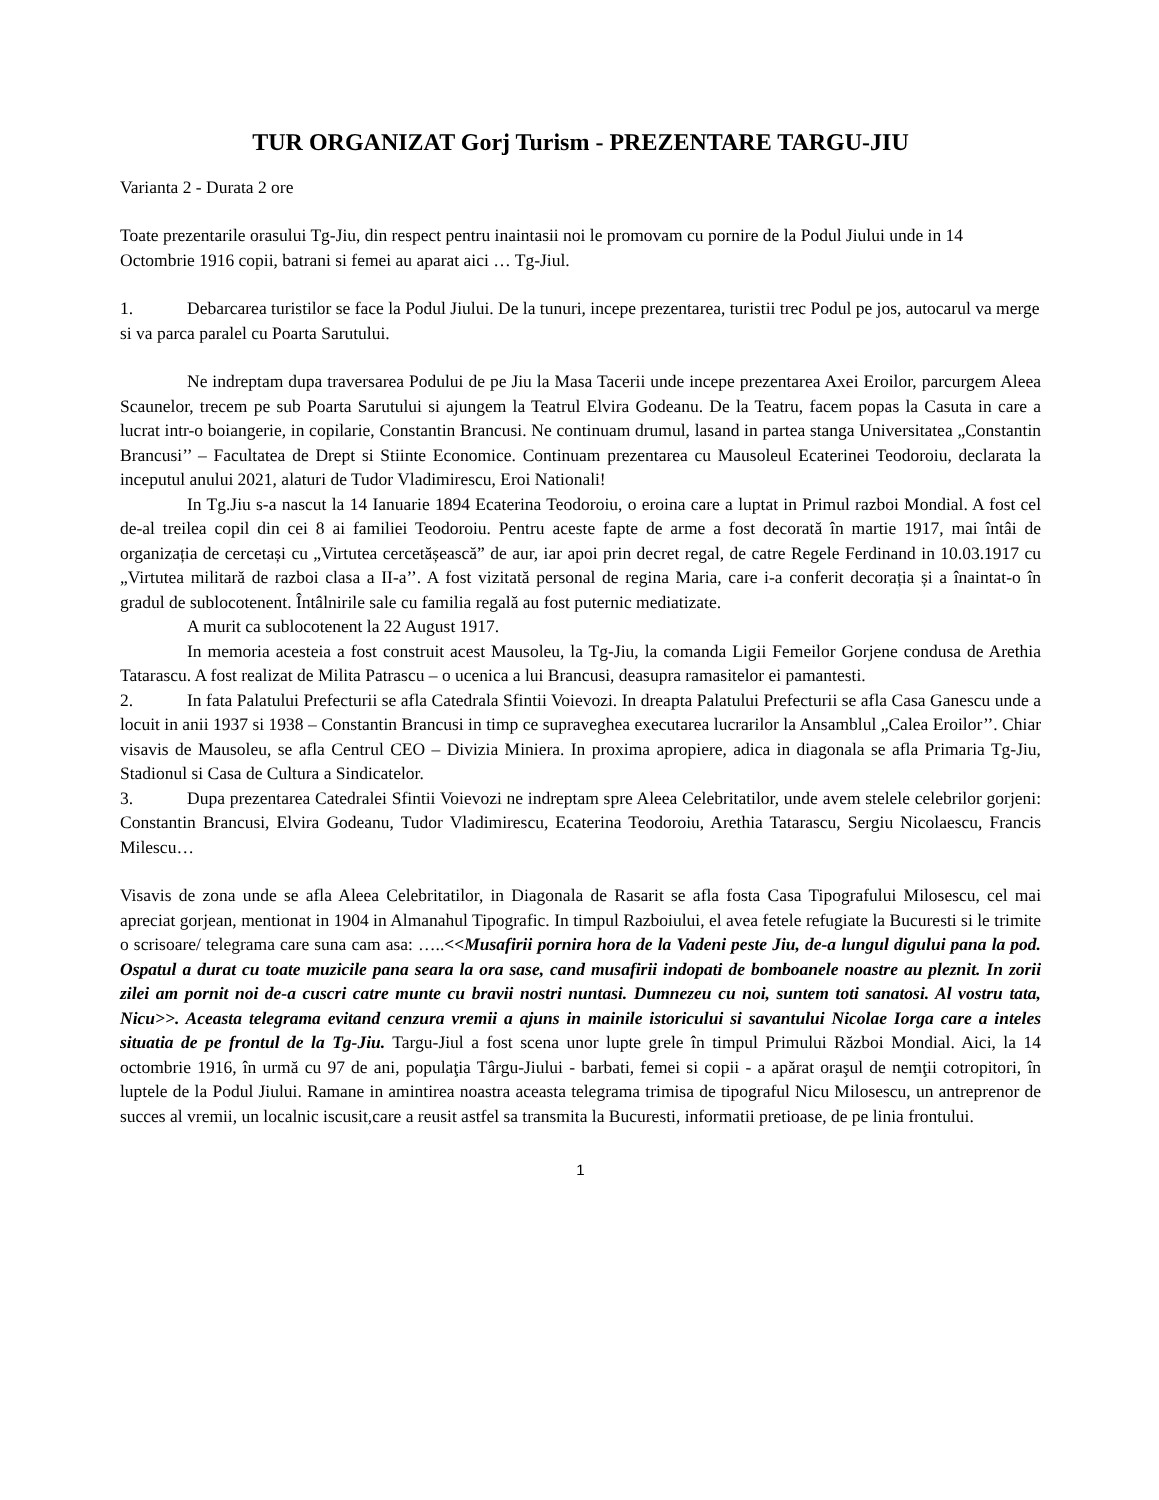TUR ORGANIZAT Gorj Turism - PREZENTARE TARGU-JIU
Varianta 2 - Durata 2 ore
Toate prezentarile orasului Tg-Jiu, din respect pentru inaintasii noi le promovam cu pornire de la Podul Jiului unde in 14 Octombrie 1916 copii, batrani si femei au aparat aici … Tg-Jiul.
1. Debarcarea turistilor se face la Podul Jiului. De la tunuri, incepe prezentarea, turistii trec Podul pe jos, autocarul va merge si va parca paralel cu Poarta Sarutului.
Ne indreptam dupa traversarea Podului de pe Jiu la Masa Tacerii unde incepe prezentarea Axei Eroilor, parcurgem Aleea Scaunelor, trecem pe sub Poarta Sarutului si ajungem la Teatrul Elvira Godeanu. De la Teatru, facem popas la Casuta in care a lucrat intr-o boiangerie, in copilarie, Constantin Brancusi. Ne continuam drumul, lasand in partea stanga Universitatea „Constantin Brancusi’’ – Facultatea de Drept si Stiinte Economice. Continuam prezentarea cu Mausoleul Ecaterinei Teodoroiu, declarata la inceputul anului 2021, alaturi de Tudor Vladimirescu, Eroi Nationali!
In Tg.Jiu s-a nascut la 14 Ianuarie 1894 Ecaterina Teodoroiu, o eroina care a luptat in Primul razboi Mondial. A fost cel de-al treilea copil din cei 8 ai familiei Teodoroiu. Pentru aceste fapte de arme a fost decorată în martie 1917, mai întâi de organizația de cercetași cu „Virtutea cercetășească” de aur, iar apoi prin decret regal, de catre Regele Ferdinand in 10.03.1917 cu „Virtutea militară de razboi clasa a II-a’’. A fost vizitată personal de regina Maria, care i-a conferit decorația și a înaintat-o în gradul de sublocotenent. Întâlnirile sale cu familia regală au fost puternic mediatizate.
A murit ca sublocotenent la 22 August 1917.
In memoria acesteia a fost construit acest Mausoleu, la Tg-Jiu, la comanda Ligii Femeilor Gorjene condusa de Arethia Tatarascu. A fost realizat de Milita Patrascu – o ucenica a lui Brancusi, deasupra ramasitelor ei pamantesti.
2. In fata Palatului Prefecturii se afla Catedrala Sfintii Voievozi. In dreapta Palatului Prefecturii se afla Casa Ganescu unde a locuit in anii 1937 si 1938 – Constantin Brancusi in timp ce supraveghea executarea lucrarilor la Ansamblul „Calea Eroilor’’. Chiar visavis de Mausoleu, se afla Centrul CEO – Divizia Miniera. In proxima apropiere, adica in diagonala se afla Primaria Tg-Jiu, Stadionul si Casa de Cultura a Sindicatelor.
3. Dupa prezentarea Catedralei Sfintii Voievozi ne indreptam spre Aleea Celebritatilor, unde avem stelele celebrilor gorjeni: Constantin Brancusi, Elvira Godeanu, Tudor Vladimirescu, Ecaterina Teodoroiu, Arethia Tatarascu, Sergiu Nicolaescu, Francis Milescu…
Visavis de zona unde se afla Aleea Celebritatilor, in Diagonala de Rasarit se afla fosta Casa Tipografului Milosescu, cel mai apreciat gorjean, mentionat in 1904 in Almanahul Tipografic. In timpul Razboiului, el avea fetele refugiate la Bucuresti si le trimite o scrisoare/ telegrama care suna cam asa: …..<<Musafirii pornira hora de la Vadeni peste Jiu, de-a lungul digului pana la pod. Ospatul a durat cu toate muzicile pana seara la ora sase, cand musafirii indopati de bomboanele noastre au pleznit. In zorii zilei am pornit noi de-a cuscri catre munte cu bravii nostri nuntasi. Dumnezeu cu noi, suntem toti sanatosi. Al vostru tata, Nicu>>. Aceasta telegrama evitand cenzura vremii a ajuns in mainile istoricului si savantului Nicolae Iorga care a inteles situatia de pe frontul de la Tg-Jiu. Targu-Jiul a fost scena unor lupte grele în timpul Primului Război Mondial. Aici, la 14 octombrie 1916, în urmă cu 97 de ani, populaţia Târgu-Jiului - barbati, femei si copii - a apărat oraşul de nemţii cotropitori, în luptele de la Podul Jiului. Ramane in amintirea noastra aceasta telegrama trimisa de tipograful Nicu Milosescu, un antreprenor de succes al vremii, un localnic iscusit,care a reusit astfel sa transmita la Bucuresti, informatii pretioase, de pe linia frontului.
1